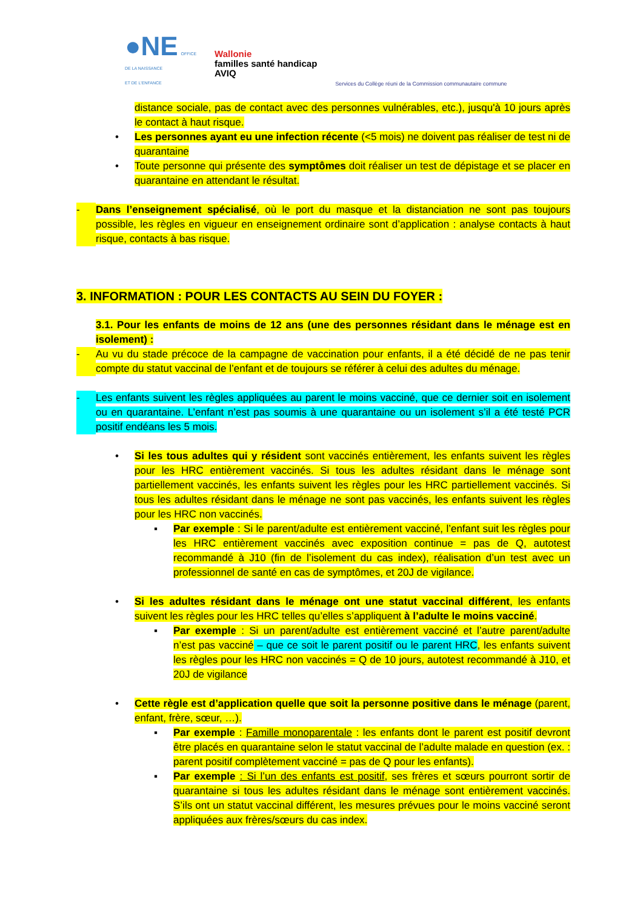●NE OFFICE
DE LA NAISSANCE
ET DE L'ENFANCE
Wallonie
familles santé handicap
AVIQ
Services du Collège réuni de la Commission communautaire commune
distance sociale, pas de contact avec des personnes vulnérables, etc.), jusqu'à 10 jours après le contact à haut risque.
• Les personnes ayant eu une infection récente (<5 mois) ne doivent pas réaliser de test ni de quarantaine
• Toute personne qui présente des symptômes doit réaliser un test de dépistage et se placer en quarantaine en attendant le résultat.
- Dans l’enseignement spécialisé, où le port du masque et la distanciation ne sont pas toujours possible, les règles en vigueur en enseignement ordinaire sont d’application : analyse contacts à haut risque, contacts à bas risque.
3. INFORMATION : POUR LES CONTACTS AU SEIN DU FOYER :
3.1. Pour les enfants de moins de 12 ans (une des personnes résidant dans le ménage est en isolement) :
- Au vu du stade précoce de la campagne de vaccination pour enfants, il a été décidé de ne pas tenir compte du statut vaccinal de l’enfant et de toujours se référer à celui des adultes du ménage.
- Les enfants suivent les règles appliquées au parent le moins vacciné, que ce dernier soit en isolement ou en quarantaine. L’enfant n’est pas soumis à une quarantaine ou un isolement s’il a été testé PCR positif endéans les 5 mois.
• Si les tous adultes qui y résident sont vaccinés entièrement, les enfants suivent les règles pour les HRC entièrement vaccinés. Si tous les adultes résidant dans le ménage sont partiellement vaccinés, les enfants suivent les règles pour les HRC partiellement vaccinés. Si tous les adultes résidant dans le ménage ne sont pas vaccinés, les enfants suivent les règles pour les HRC non vaccinés.
▪ Par exemple : Si le parent/adulte est entièrement vacciné, l’enfant suit les règles pour les HRC entièrement vaccinés avec exposition continue = pas de Q, autotest recommandé à J10 (fin de l’isolement du cas index), réalisation d’un test avec un professionnel de santé en cas de symptômes, et 20J de vigilance.
• Si les adultes résidant dans le ménage ont une statut vaccinal différent, les enfants suivent les règles pour les HRC telles qu’elles s’appliquent à l’adulte le moins vacciné.
▪ Par exemple : Si un parent/adulte est entièrement vacciné et l’autre parent/adulte n’est pas vacciné – que ce soit le parent positif ou le parent HRC, les enfants suivent les règles pour les HRC non vaccinés = Q de 10 jours, autotest recommandé à J10, et 20J de vigilance
• Cette règle est d’application quelle que soit la personne positive dans le ménage (parent, enfant, frère, sœur, …).
▪ Par exemple : Famille monoparentale : les enfants dont le parent est positif devront être placés en quarantaine selon le statut vaccinal de l’adulte malade en question (ex. : parent positif complètement vacciné = pas de Q pour les enfants).
▪ Par exemple : Si l’un des enfants est positif, ses frères et sœurs pourront sortir de quarantaine si tous les adultes résidant dans le ménage sont entièrement vaccinés. S’ils ont un statut vaccinal différent, les mesures prévues pour le moins vacciné seront appliquées aux frères/sœurs du cas index.